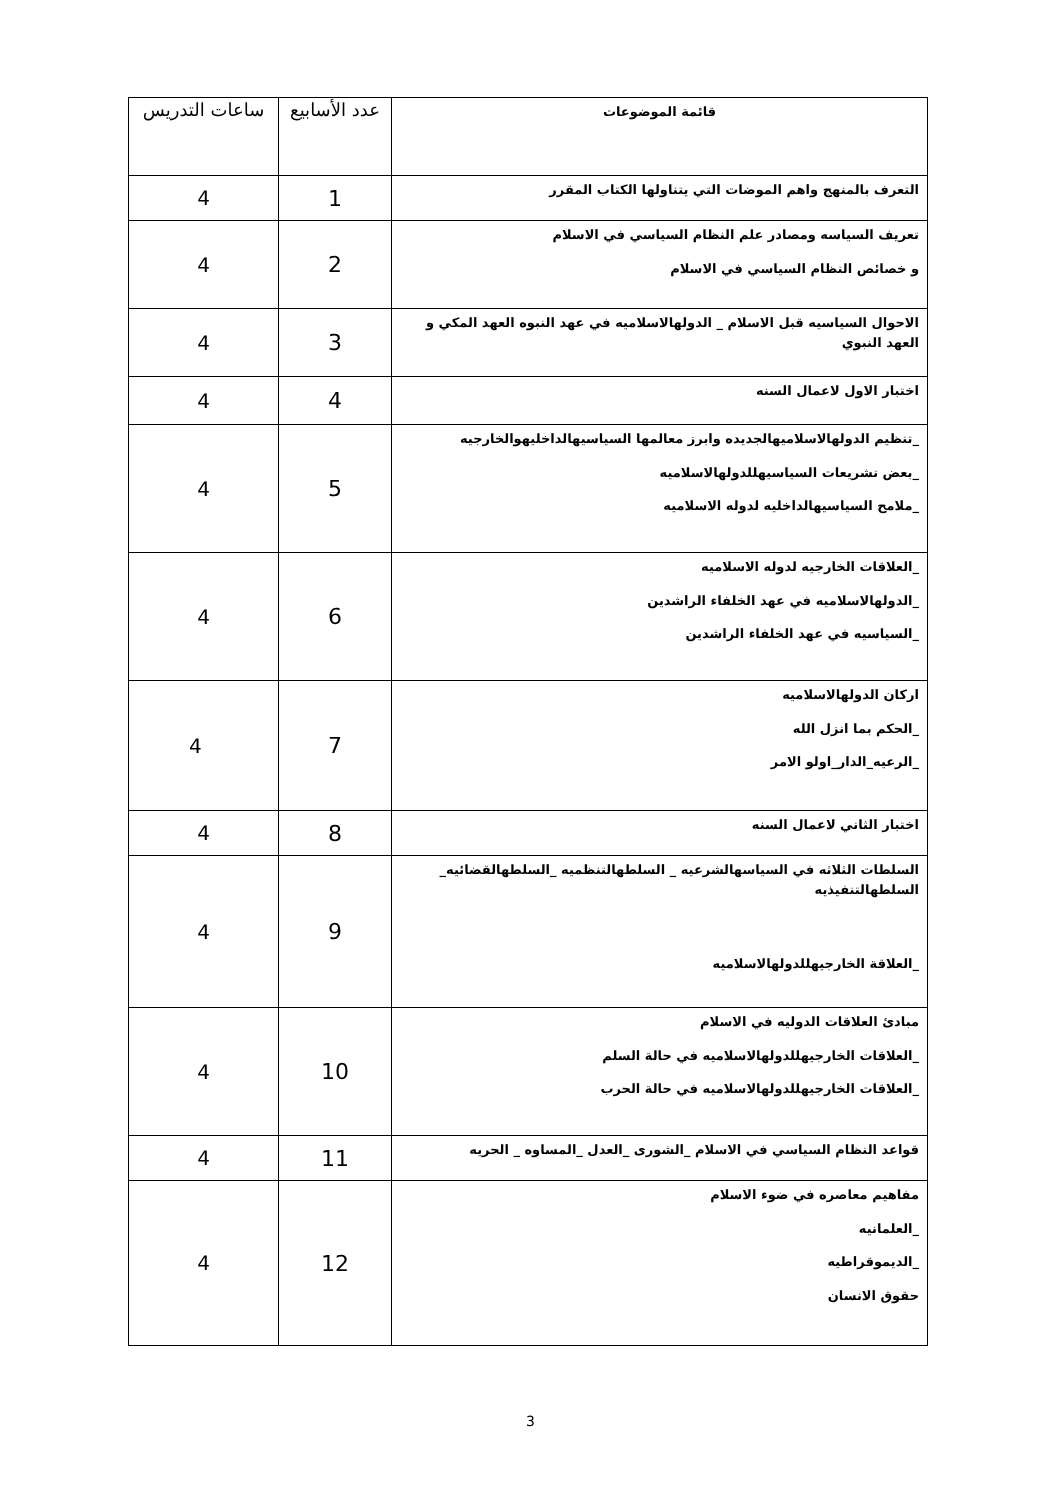| قائمة الموضوعات | عدد الأسابيع | ساعات التدريس |
| --- | --- | --- |
| التعرف بالمنهج واهم الموضات التي يتناولها الكتاب المقرر | 1 | 4 |
| تعريف السياسه ومصادر علم النظام السياسي في الاسلام و خصائص النظام السياسي في الاسلام | 2 | 4 |
| الاحوال السياسيه قبل الاسلام _ الدولهالاسلاميه في عهد النبوه العهد المكي و العهد النبوي | 3 | 4 |
| اختبار الاول لاعمال السنه | 4 | 4 |
| _تنظيم الدولهالاسلاميهالجديده وابرز معالمها السياسيهالداخليهوالخارجيه _بعض تشريعات السياسيهللدولهالاسلاميه _ملامح السياسيهالداخليه لدوله الاسلاميه | 5 | 4 |
| _العلاقات الخارجيه لدوله الاسلاميه _الدولهالاسلاميه في عهد الخلفاء الراشدين _السياسيه في عهد الخلفاء الراشدين | 6 | 4 |
| اركان الدولهالاسلاميه _الحكم بما انزل الله _الرعيه_الدار_اولو الامر | 7 | 4 |
| اختبار الثاني لاعمال السنه | 8 | 4 |
| السلطات الثلاثه في السياسهالشرعيه _ السلطهالتنظميه _السلطهالقضائيه_ السلطهالتنفيذيه _العلاقة الخارجيهللدولهالاسلاميه | 9 | 4 |
| مبادئ العلاقات الدوليه في الاسلام _العلاقات الخارجيهللدولهالاسلاميه في حالة السلم _العلاقات الخارجيهللدولهالاسلاميه في حالة الحرب | 10 | 4 |
| قواعد النظام السياسي في الاسلام _الشورى _العدل _المساوه _ الحريه | 11 | 4 |
| مفاهيم معاصره في ضوء الاسلام _العلمانيه _الديموقراطيه حقوق الانسان | 12 | 4 |
3